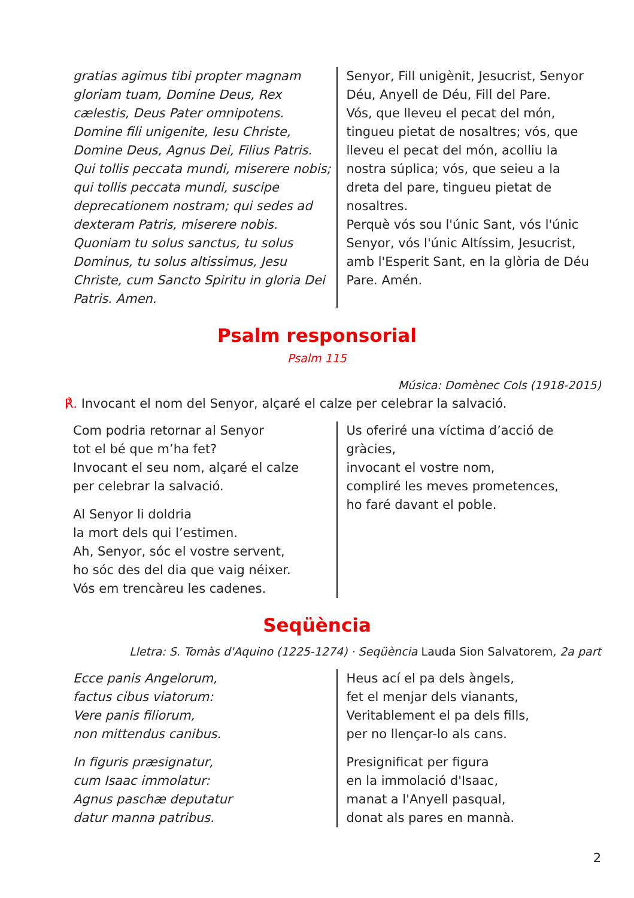gratias agimus tibi propter magnam gloriam tuam, Domine Deus, Rex cælestis, Deus Pater omnipotens. Domine fili unigenite, Iesu Christe, Domine Deus, Agnus Dei, Filius Patris. Qui tollis peccata mundi, miserere nobis; qui tollis peccata mundi, suscipe deprecationem nostram; qui sedes ad dexteram Patris, miserere nobis. Quoniam tu solus sanctus, tu solus Dominus, tu solus altissimus, Jesu Christe, cum Sancto Spiritu in gloria Dei Patris. Amen.
Senyor, Fill unigènit, Jesucrist, Senyor Déu, Anyell de Déu, Fill del Pare.
Vós, que lleveu el pecat del món, tingueu pietat de nosaltres; vós, que lleveu el pecat del món, acolliu la nostra súplica; vós, que seieu a la dreta del pare, tingueu pietat de nosaltres.
Perquè vós sou l'únic Sant, vós l'únic Senyor, vós l'únic Altíssim, Jesucrist, amb l'Esperit Sant, en la glòria de Déu Pare. Amén.
Psalm responsorial
Psalm 115
Música: Domènec Cols (1918-2015)
℟. Invocant el nom del Senyor, alçaré el calze per celebrar la salvació.
Com podria retornar al Senyor
tot el bé que m’ha fet?
Invocant el seu nom, alçaré el calze
per celebrar la salvació.
Al Senyor li doldria
la mort dels qui l’estimen.
Ah, Senyor, sóc el vostre servent,
ho sóc des del dia que vaig néixer.
Vós em trencàreu les cadenes.
Us oferiré una víctima d’acció de gràcies,
invocant el vostre nom,
compliré les meves prometences,
ho faré davant el poble.
Seqüència
Lletra: S. Tomàs d'Aquino (1225-1274) · Seqüència Lauda Sion Salvatorem, 2a part
Ecce panis Angelorum,
factus cibus viatorum:
Vere panis filiorum,
non mittendus canibus.
In figuris præsignatur,
cum Isaac immolatur:
Agnus paschæ deputatur
datur manna patribus.
Heus ací el pa dels àngels,
fet el menjar dels vianants,
Veritablement el pa dels fills,
per no llençar-lo als cans.
Presignificat per figura
en la immolació d'Isaac,
manat a l'Anyell pasqual,
donat als pares en mannà.
2